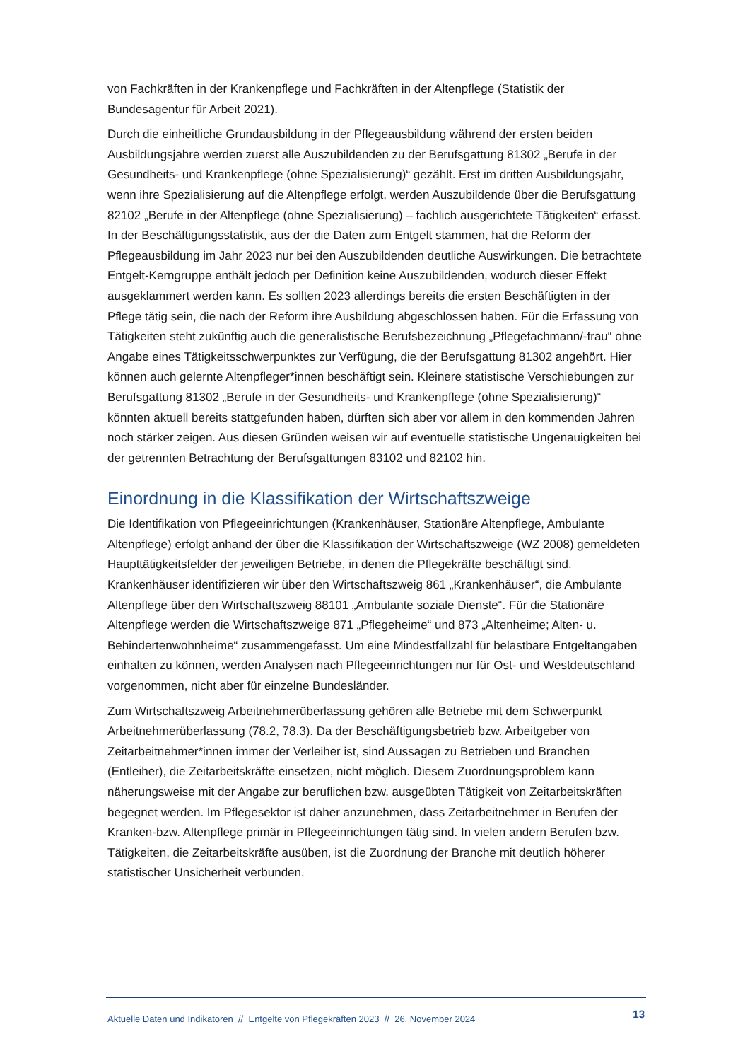von Fachkräften in der Krankenpflege und Fachkräften in der Altenpflege (Statistik der Bundesagentur für Arbeit 2021).
Durch die einheitliche Grundausbildung in der Pflegeausbildung während der ersten beiden Ausbildungsjahre werden zuerst alle Auszubildenden zu der Berufsgattung 81302 „Berufe in der Gesundheits- und Krankenpflege (ohne Spezialisierung)“ gezählt. Erst im dritten Ausbildungsjahr, wenn ihre Spezialisierung auf die Altenpflege erfolgt, werden Auszubildende über die Berufsgattung 82102 „Berufe in der Altenpflege (ohne Spezialisierung) – fachlich ausgerichtete Tätigkeiten“ erfasst. In der Beschäftigungsstatistik, aus der die Daten zum Entgelt stammen, hat die Reform der Pflegeausbildung im Jahr 2023 nur bei den Auszubildenden deutliche Auswirkungen. Die betrachtete Entgelt-Kerngruppe enthält jedoch per Definition keine Auszubildenden, wodurch dieser Effekt ausgeklammert werden kann. Es sollten 2023 allerdings bereits die ersten Beschäftigten in der Pflege tätig sein, die nach der Reform ihre Ausbildung abgeschlossen haben. Für die Erfassung von Tätigkeiten steht zukünftig auch die generalistische Berufsbezeichnung „Pflegefachmann/-frau“ ohne Angabe eines Tätigkeitsschwerpunktes zur Verfügung, die der Berufsgattung 81302 angehört. Hier können auch gelernte Altenpfleger*innen beschäftigt sein. Kleinere statistische Verschiebungen zur Berufsgattung 81302 „Berufe in der Gesundheits- und Krankenpflege (ohne Spezialisierung)“ könnten aktuell bereits stattgefunden haben, dürften sich aber vor allem in den kommenden Jahren noch stärker zeigen. Aus diesen Gründen weisen wir auf eventuelle statistische Ungenauigkeiten bei der getrennten Betrachtung der Berufsgattungen 83102 und 82102 hin.
Einordnung in die Klassifikation der Wirtschaftszweige
Die Identifikation von Pflegeeinrichtungen (Krankenhäuser, Stationäre Altenpflege, Ambulante Altenpflege) erfolgt anhand der über die Klassifikation der Wirtschaftszweige (WZ 2008) gemeldeten Haupttätigkeitsfelder der jeweiligen Betriebe, in denen die Pflegekräfte beschäftigt sind. Krankenhäuser identifizieren wir über den Wirtschaftszweig 861 „Krankenhäuser“, die Ambulante Altenpflege über den Wirtschaftszweig 88101 „Ambulante soziale Dienste“. Für die Stationäre Altenpflege werden die Wirtschaftszweige 871 „Pflegeheime“ und 873 „Altenheime; Alten- u. Behindertenwohnheime“ zusammengefasst. Um eine Mindestfallzahl für belastbare Entgeltangaben einhalten zu können, werden Analysen nach Pflegeeinrichtungen nur für Ost- und Westdeutschland vorgenommen, nicht aber für einzelne Bundesländer.
Zum Wirtschaftszweig Arbeitnehmerüberlassung gehören alle Betriebe mit dem Schwerpunkt Arbeitnehmerüberlassung (78.2, 78.3). Da der Beschäftigungsbetrieb bzw. Arbeitgeber von Zeitarbeitnehmer*innen immer der Verleiher ist, sind Aussagen zu Betrieben und Branchen (Entleiher), die Zeitarbeitskräfte einsetzen, nicht möglich. Diesem Zuordnungsproblem kann näherungsweise mit der Angabe zur beruflichen bzw. ausgeübten Tätigkeit von Zeitarbeitskräften begegnet werden. Im Pflegesektor ist daher anzunehmen, dass Zeitarbeitnehmer in Berufen der Kranken-bzw. Altenpflege primär in Pflegeeinrichtungen tätig sind. In vielen andern Berufen bzw. Tätigkeiten, die Zeitarbeitskräfte ausüben, ist die Zuordnung der Branche mit deutlich höherer statistischer Unsicherheit verbunden.
Aktuelle Daten und Indikatoren // Entgelte von Pflegekräften 2023 // 26. November 2024 13